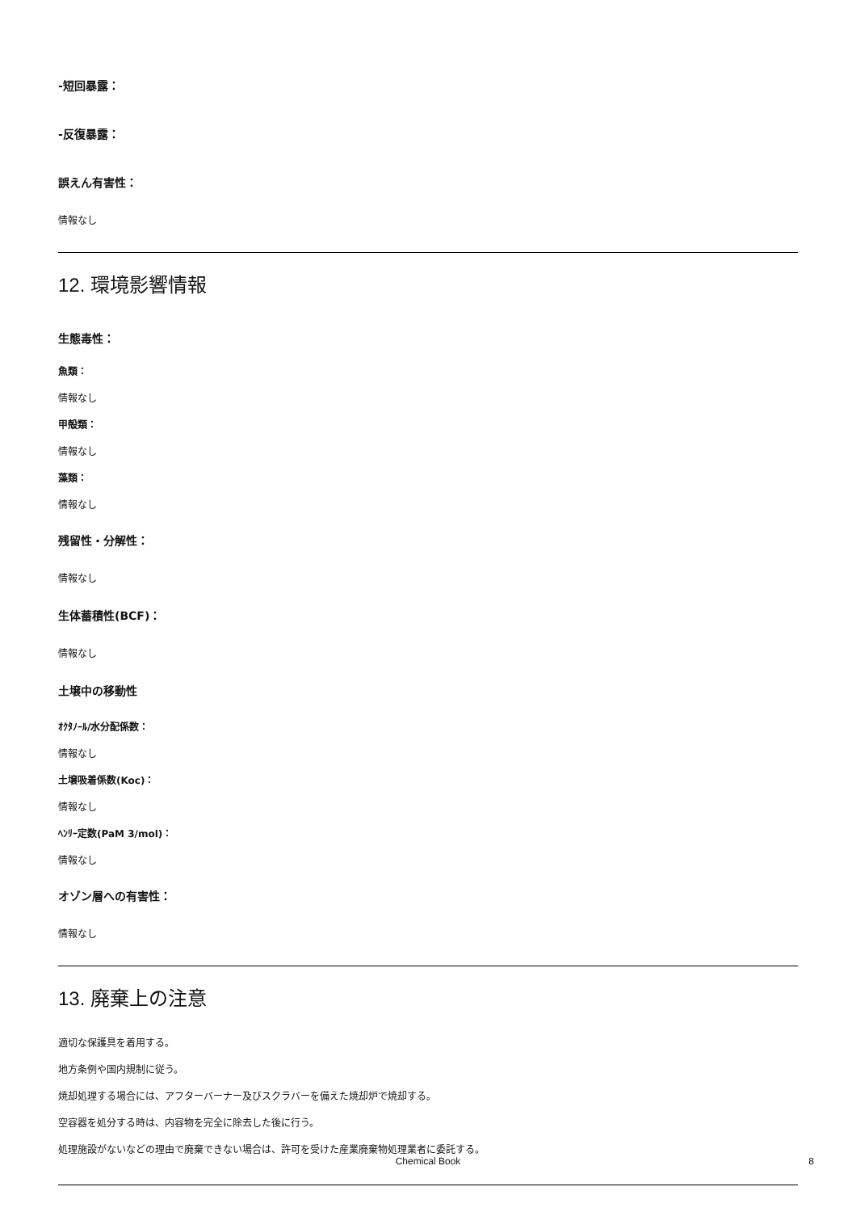-短回暴露：
-反復暴露：
誤えん有害性：
情報なし
12. 環境影響情報
生態毒性：
魚類：
情報なし
甲殻類：
情報なし
藻類：
情報なし
残留性・分解性：
情報なし
生体蓄積性(BCF)：
情報なし
土壌中の移動性
ｵｸﾀﾉｰﾙ/水分配係数：
情報なし
土壌吸着係数(Koc)：
情報なし
ﾍﾝﾘｰ定数(PaM 3/mol)：
情報なし
オゾン層への有害性：
情報なし
13. 廃棄上の注意
適切な保護具を着用する。
地方条例や国内規制に従う。
焼却処理する場合には、アフターバーナー及びスクラバーを備えた焼却炉で焼却する。
空容器を処分する時は、内容物を完全に除去した後に行う。
処理施設がないなどの理由で廃棄できない場合は、許可を受けた産業廃棄物処理業者に委託する。
Chemical Book
8